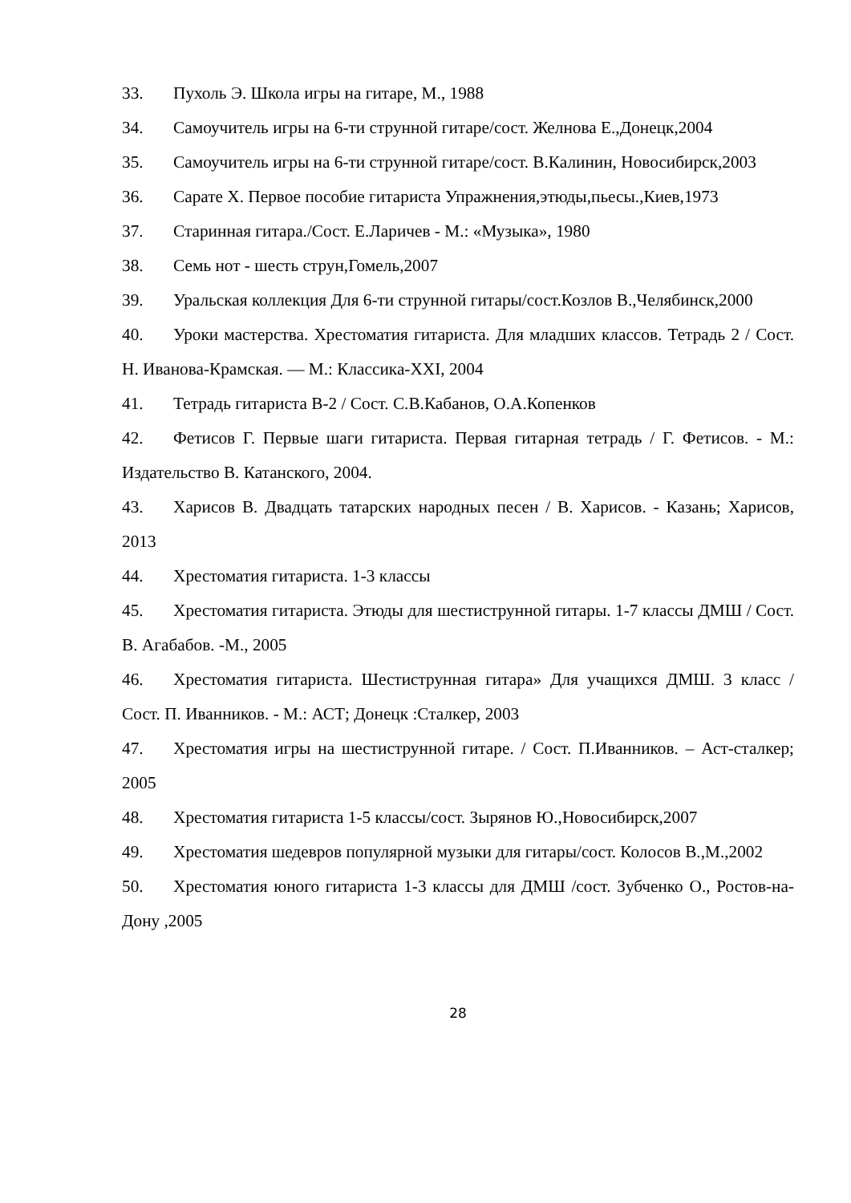33. Пухоль Э. Школа игры на гитаре, М., 1988
34. Самоучитель игры на 6-ти струнной гитаре/сост. Желнова Е.,Донецк,2004
35. Самоучитель игры на 6-ти струнной гитаре/сост. В.Калинин, Новосибирск,2003
36. Сарате Х. Первое пособие гитариста Упражнения,этюды,пьесы.,Киев,1973
37. Старинная гитара./Сост. Е.Ларичев - М.: «Музыка», 1980
38. Семь нот - шесть струн,Гомель,2007
39. Уральская коллекция Для 6-ти струнной гитары/сост.Козлов В.,Челябинск,2000
40. Уроки мастерства. Хрестоматия гитариста. Для младших классов. Тетрадь 2 / Сост. Н. Иванова-Крамская. — М.: Классика-XXI, 2004
41. Тетрадь гитариста В-2 / Сост. С.В.Кабанов, О.А.Копенков
42. Фетисов Г. Первые шаги гитариста. Первая гитарная тетрадь / Г. Фетисов. - М.: Издательство В. Катанского, 2004.
43. Харисов В. Двадцать татарских народных песен / В. Харисов. - Казань; Харисов, 2013
44. Хрестоматия гитариста. 1-3 классы
45. Хрестоматия гитариста. Этюды для шестиструнной гитары. 1-7 классы ДМШ / Сост. В. Агабабов. -М., 2005
46. Хрестоматия гитариста. Шестиструнная гитара» Для учащихся ДМШ. 3 класс / Сост. П. Иванников. - М.: АСТ; Донецк :Сталкер, 2003
47. Хрестоматия игры на шестиструнной гитаре. / Сост. П.Иванников. – Аст-сталкер; 2005
48. Хрестоматия гитариста 1-5 классы/сост. Зырянов Ю.,Новосибирск,2007
49. Хрестоматия шедевров популярной музыки для гитары/сост. Колосов В.,М.,2002
50. Хрестоматия юного гитариста 1-3 классы для ДМШ /сост. Зубченко О., Ростов-на-Дону ,2005
28